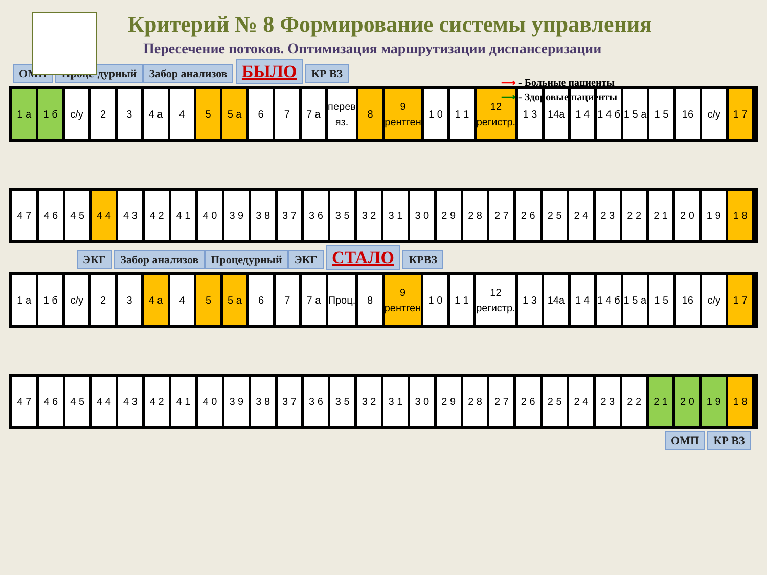Критерий № 8 Формирование системы управления
Пересечение потоков. Оптимизация маршрутизации диспансеризации
⟶ - Больные пациенты
⟶ - Здоровые пациенты
ОМП Проце-дурный Забор анализов БЫЛО КР ВЗ
1 а 1 б с/у 2 3 4 а 4 5 5 а 6 7 7 а перев яз. 8 9 рентген 1 0 1 1 12 регистр. 1 3 14а 1 4 1 4 б 1 5 а 1 5 16 с/у 1 7
4 7 4 6 4 5 4 4 4 3 4 2 4 1 4 0 3 9 3 8 3 7 3 6 3 5 3 2 3 1 3 0 2 9 2 8 2 7 2 6 2 5 2 4 2 3 2 2 2 1 2 0 1 9 1 8
ЭКГ Забор анализов Процедурный ЭКГ СТАЛО КРВЗ
1 а 1 б с/у 2 3 4 а 4 5 5 а 6 7 7 а Проц. 8 9 рентген 1 0 1 1 12 регистр. 1 3 14а 1 4 1 4 б 1 5 а 1 5 16 с/у 1 7
4 7 4 6 4 5 4 4 4 3 4 2 4 1 4 0 3 9 3 8 3 7 3 6 3 5 3 2 3 1 3 0 2 9 2 8 2 7 2 6 2 5 2 4 2 3 2 2 2 1 2 0 1 9 1 8
ОМП КР ВЗ